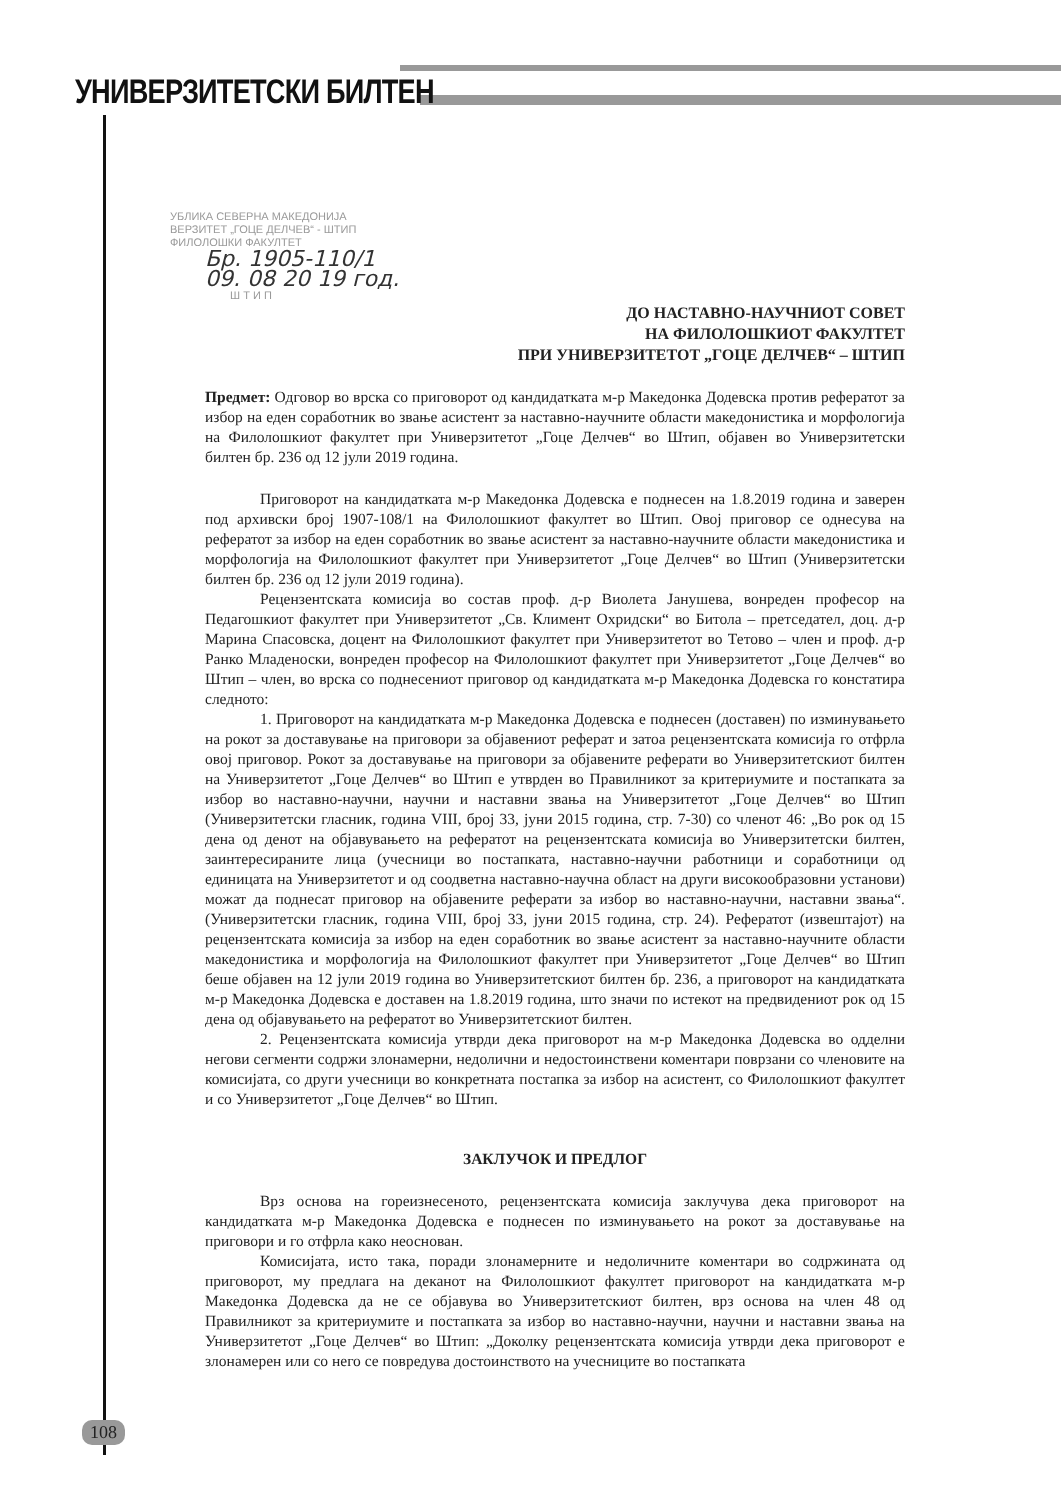УНИВЕРЗИТЕТСКИ БИЛТЕН
УБЛИКА СЕВЕРНА МАКЕДОНИЈА
ВЕРЗИТЕТ „ГОЦЕ ДЕЛЧЕВ“ - ШТИП
ФИЛОЛОШКИ ФАКУЛТЕТ
Бр. 1905-110/1
09. 08 20 19 год.
Ш Т И П
ДО НАСТАВНО-НАУЧНИОТ СОВЕТ
НА ФИЛОЛОШКИОТ ФАКУЛТЕТ
ПРИ УНИВЕРЗИТЕТОТ „ГОЦЕ ДЕЛЧЕВ“ – ШТИП
Предмет: Одговор во врска со приговорот од кандидатката м-р Македонка Додевска против рефератот за избор на еден соработник во звање асистент за наставно-научните области македонистика и морфологија на Филолошкиот факултет при Универзитетот „Гоце Делчев“ во Штип, објавен во Универзитетски билтен бр. 236 од 12 јули 2019 година.
Приговорот на кандидатката м-р Македонка Додевска е поднесен на 1.8.2019 година и заверен под архивски број 1907-108/1 на Филолошкиот факултет во Штип. Овој приговор се однесува на рефератот за избор на еден соработник во звање асистент за наставно-научните области македонистика и морфологија на Филолошкиот факултет при Универзитетот „Гоце Делчев“ во Штип (Универзитетски билтен бр. 236 од 12 јули 2019 година).
Рецензентската комисија во состав проф. д-р Виолета Јанушева, вонреден професор на Педагошкиот факултет при Универзитетот „Св. Климент Охридски“ во Битола – претседател, доц. д-р Марина Спасовска, доцент на Филолошкиот факултет при Универзитетот во Тетово – член и проф. д-р Ранко Младеноски, вонреден професор на Филолошкиот факултет при Универзитетот „Гоце Делчев“ во Штип – член, во врска со поднесениот приговор од кандидатката м-р Македонка Додевска го констатира следното:
1. Приговорот на кандидатката м-р Македонка Додевска е поднесен (доставен) по изминувањето на рокот за доставување на приговори за објавениот реферат и затоа рецензентската комисија го отфрла овој приговор. Рокот за доставување на приговори за објавените реферати во Универзитетскиот билтен на Универзитетот „Гоце Делчев“ во Штип е утврден во Правилникот за критериумите и постапката за избор во наставно-научни, научни и наставни звања на Универзитетот „Гоце Делчев“ во Штип (Универзитетски гласник, година VIII, број 33, јуни 2015 година, стр. 7-30) со членот 46: „Во рок од 15 дена од денот на објавувањето на рефератот на рецензентската комисија во Универзитетски билтен, заинтересираните лица (учесници во постапката, наставно-научни работници и соработници од единицата на Универзитетот и од соодветна наставно-научна област на други високообразовни установи) можат да поднесат приговор на објавените реферати за избор во наставно-научни, наставни звања“. (Универзитетски гласник, година VIII, број 33, јуни 2015 година, стр. 24). Рефератот (извештајот) на рецензентската комисија за избор на еден соработник во звање асистент за наставно-научните области македонистика и морфологија на Филолошкиот факултет при Универзитетот „Гоце Делчев“ во Штип беше објавен на 12 јули 2019 година во Универзитетскиот билтен бр. 236, а приговорот на кандидатката м-р Македонка Додевска е доставен на 1.8.2019 година, што значи по истекот на предвидениот рок од 15 дена од објавувањето на рефератот во Универзитетскиот билтен.
2. Рецензентската комисија утврди дека приговорот на м-р Македонка Додевска во одделни негови сегменти содржи злонамерни, недолични и недостоинствени коментари поврзани со членовите на комисијата, со други учесници во конкретната постапка за избор на асистент, со Филолошкиот факултет и со Универзитетот „Гоце Делчев“ во Штип.
ЗАКЛУЧОК И ПРЕДЛОГ
Врз основа на гореизнесеното, рецензентската комисија заклучува дека приговорот на кандидатката м-р Македонка Додевска е поднесен по изминувањето на рокот за доставување на приговори и го отфрла како неоснован.
Комисијата, исто така, поради злонамерните и недоличните коментари во содржината од приговорот, му предлага на деканот на Филолошкиот факултет приговорот на кандидатката м-р Македонка Додевска да не се објавува во Универзитетскиот билтен, врз основа на член 48 од Правилникот за критериумите и постапката за избор во наставно-научни, научни и наставни звања на Универзитетот „Гоце Делчев“ во Штип: „Доколку рецензентската комисија утврди дека приговорот е злонамерен или со него се повредува достоинството на учесниците во постапката
108